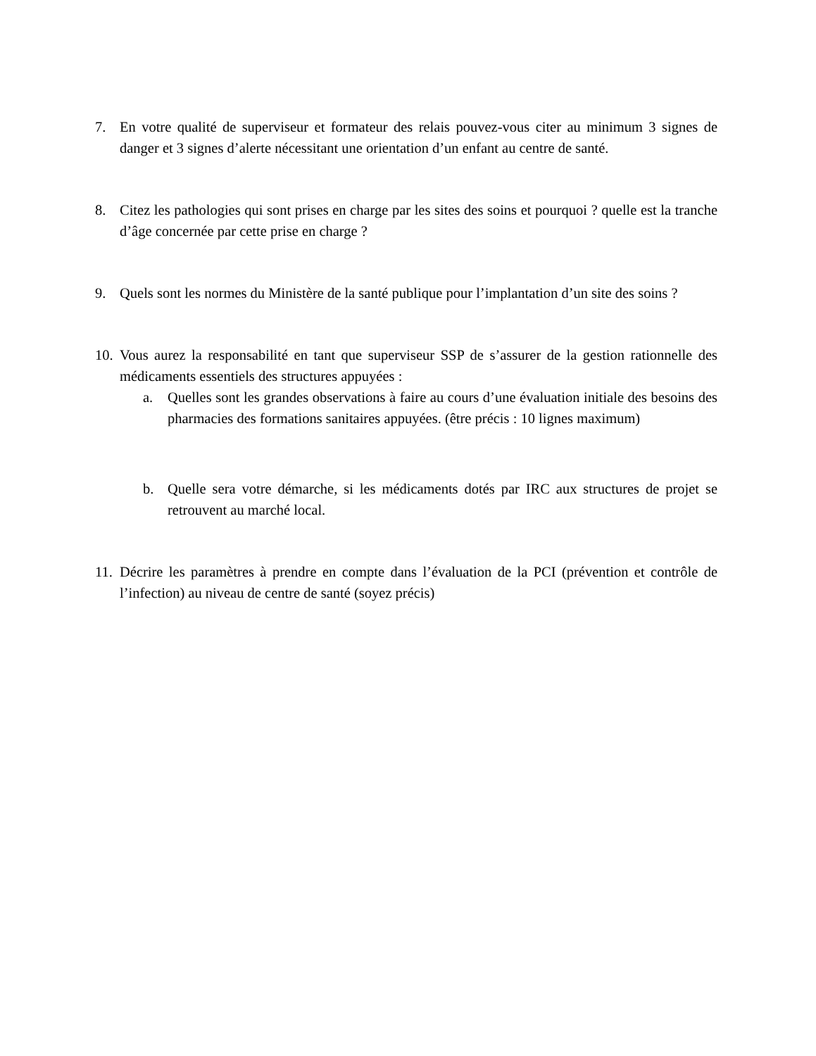7. En votre qualité de superviseur et formateur des relais pouvez-vous citer au minimum 3 signes de danger et 3 signes d’alerte nécessitant une orientation d’un enfant au centre de santé.
8. Citez les pathologies qui sont prises en charge par les sites des soins et pourquoi ? quelle est la tranche d’âge concernée par cette prise en charge ?
9. Quels sont les normes du Ministère de la santé publique pour l’implantation d’un site des soins ?
10.
Vous aurez la responsabilité en tant que superviseur SSP de s’assurer de la gestion rationnelle des médicaments essentiels des structures appuyées :
a. Quelles sont les grandes observations à faire au cours d’une évaluation initiale des besoins des pharmacies des formations sanitaires appuyées. (être précis : 10 lignes maximum)
b. Quelle sera votre démarche, si les médicaments dotés par IRC aux structures de projet se retrouvent au marché local.
11.
Décrire les paramètres à prendre en compte dans l’évaluation de la PCI (prévention et contrôle de l’infection) au niveau de centre de santé (soyez précis)